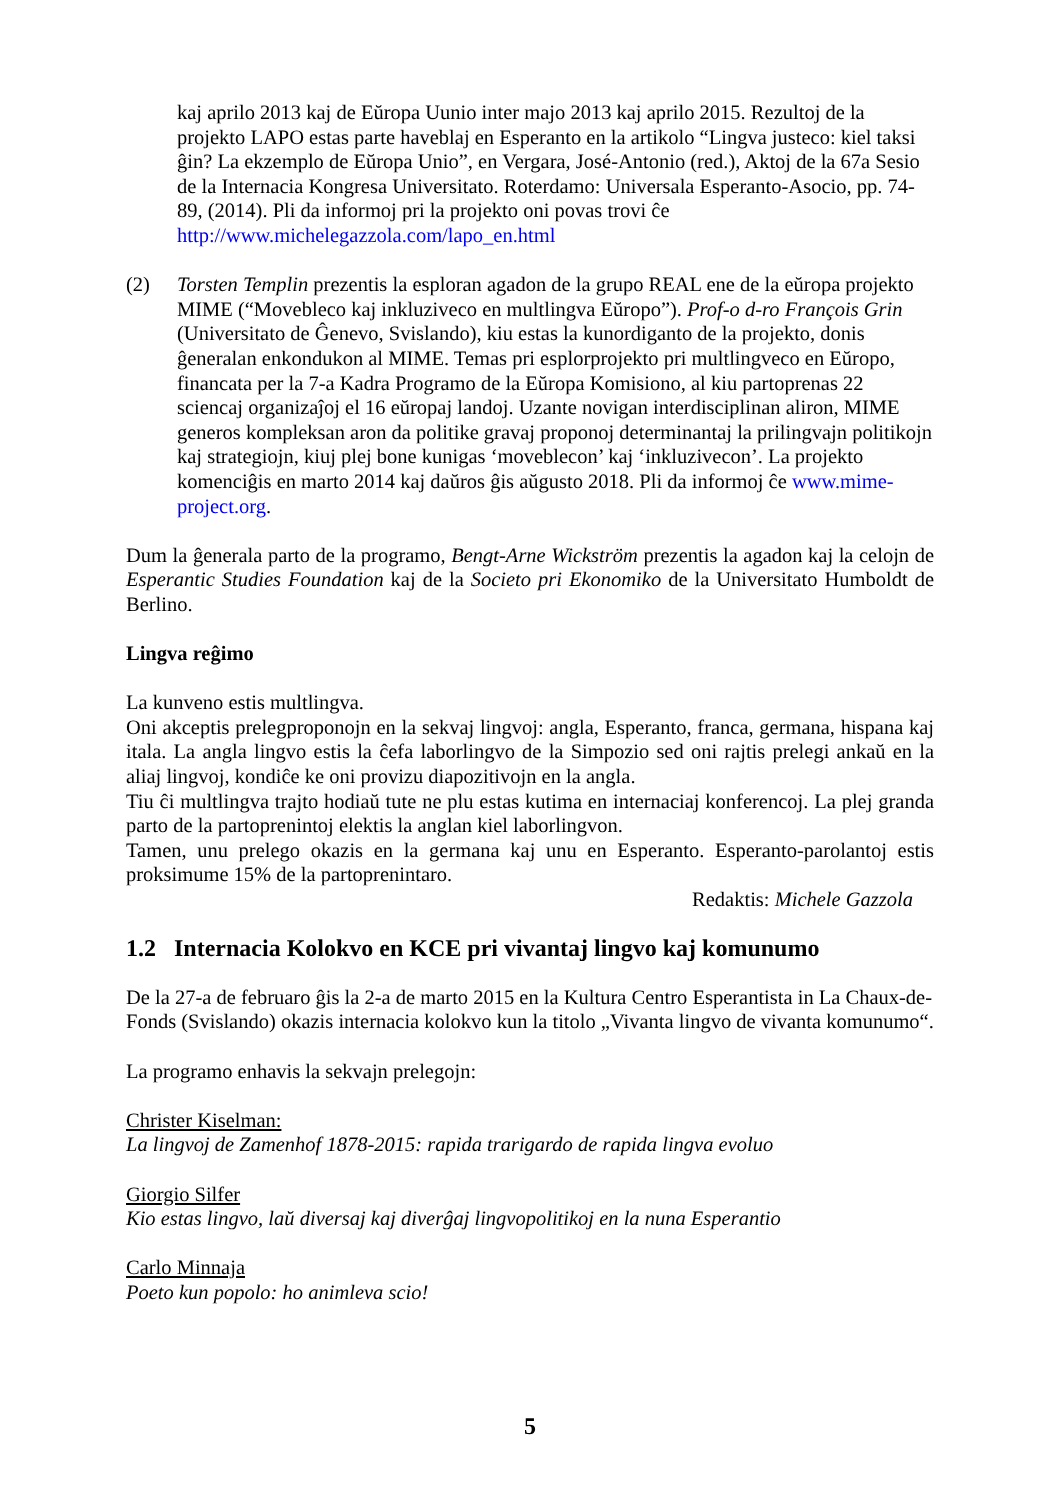kaj aprilo 2013 kaj de Eŭropa Uunio inter majo 2013 kaj aprilo 2015. Rezultoj de la projekto LAPO estas parte haveblaj en Esperanto en la artikolo “Lingva justeco: kiel taksi ĝin? La ekzemplo de Eŭropa Unio”, en Vergara, José-Antonio (red.), Aktoj de la 67a Sesio de la Internacia Kongresa Universitato. Roterdamo: Universala Esperanto-Asocio, pp. 74-89, (2014). Pli da informoj pri la projekto oni povas trovi ĉe http://www.michelegazzola.com/lapo_en.html
(2) Torsten Templin prezentis la esploran agadon de la grupo REAL ene de la eŭropa projekto MIME (“Movebleco kaj inkluziveco en multlingva Eŭropo”). Prof-o d-ro François Grin (Universitato de Ĝenevo, Svislando), kiu estas la kunordiganto de la projekto, donis ĝeneralan enkondukon al MIME. Temas pri esplorprojekto pri multlingveco en Eŭropo, financata per la 7-a Kadra Programo de la Eŭropa Komisiono, al kiu partoprenas 22 sciencaj organizaĵoj el 16 eŭropaj landoj. Uzante novigan interdisciplinan aliron, MIME generos kompleksan aron da politike gravaj proponoj determinantaj la prilingvajn politikojn kaj strategiojn, kiuj plej bone kunigas ‘moveblecon’ kaj ‘inkluzivecon’. La projekto komenciĝis en marto 2014 kaj daŭros ĝis aŭgusto 2018. Pli da informoj ĉe www.mime-project.org.
Dum la ĝenerala parto de la programo, Bengt-Arne Wickström prezentis la agadon kaj la celojn de Esperantic Studies Foundation kaj de la Societo pri Ekonomiko de la Universitato Humboldt de Berlino.
Lingva reĝimo
La kunveno estis multlingva.
Oni akceptis prelegproponojn en la sekvaj lingvoj: angla, Esperanto, franca, germana, hispana kaj itala. La angla lingvo estis la ĉefa laborlingvo de la Simpozio sed oni rajtis prelegi ankaŭ en la aliaj lingvoj, kondiĉe ke oni provizu diapozitivojn en la angla.
Tiu ĉi multlingva trajto hodiaŭ tute ne plu estas kutima en internaciaj konferencoj. La plej granda parto de la partoprenintoj elektis la anglan kiel laborlingvon.
Tamen, unu prelego okazis en la germana kaj unu en Esperanto. Esperanto-parolantoj estis proksimume 15% de la partoprenintaro.
Redaktis: Michele Gazzola
1.2 Internacia Kolokvo en KCE pri vivantaj lingvo kaj komunumo
De la 27-a de februaro ĝis la 2-a de marto 2015 en la Kultura Centro Esperantista in La Chaux-de-Fonds (Svislando) okazis internacia kolokvo kun la titolo „Vivanta lingvo de vivanta komunumo“.
La programo enhavis la sekvajn prelegojn:
Christer Kiselman:
La lingvoj de Zamenhof 1878-2015: rapida trarigardo de rapida lingva evoluo
Giorgio Silfer
Kio estas lingvo, laŭ diversaj kaj diverĝaj lingvopolitikoj en la nuna Esperantio
Carlo Minnaja
Poeto kun popolo: ho animleva scio!
5